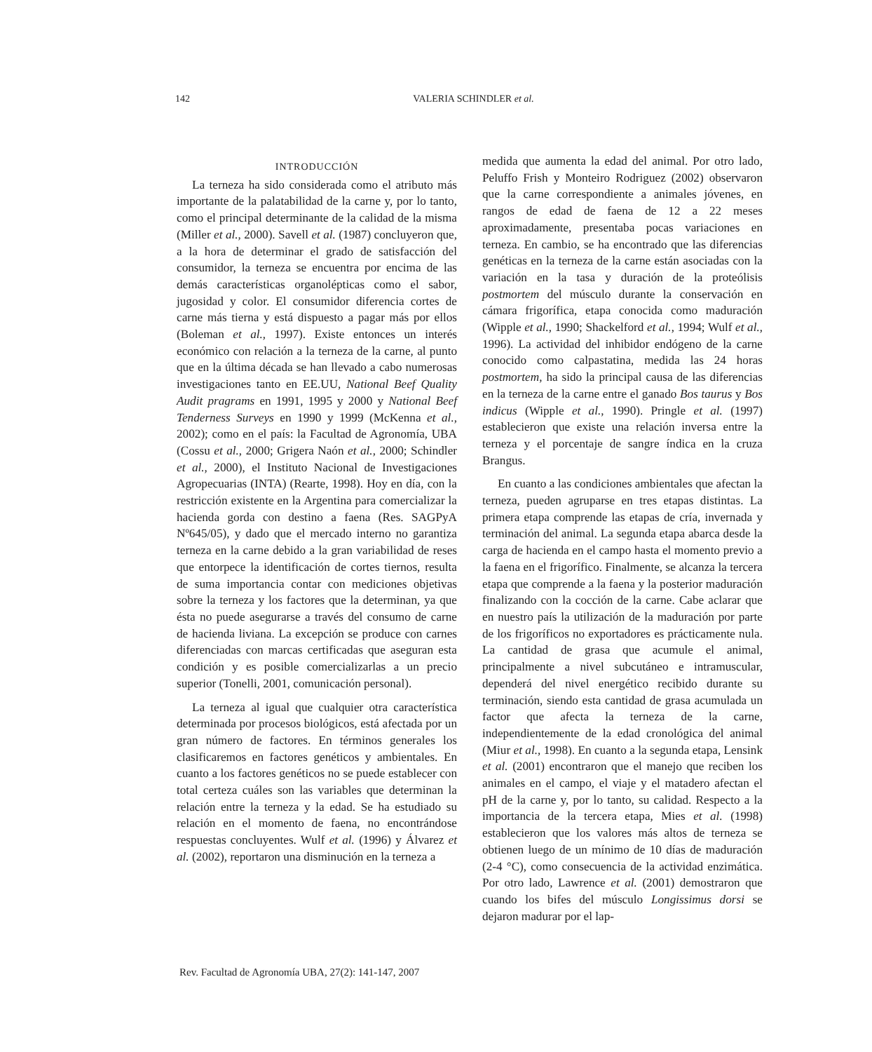142 VALERIA SCHINDLER et al.
INTRODUCCIÓN
La terneza ha sido considerada como el atributo más importante de la palatabilidad de la carne y, por lo tanto, como el principal determinante de la calidad de la misma (Miller et al., 2000). Savell et al. (1987) concluyeron que, a la hora de determinar el grado de satisfacción del consumidor, la terneza se encuentra por encima de las demás características organolépticas como el sabor, jugosidad y color. El consumidor diferencia cortes de carne más tierna y está dispuesto a pagar más por ellos (Boleman et al., 1997). Existe entonces un interés económico con relación a la terneza de la carne, al punto que en la última década se han llevado a cabo numerosas investigaciones tanto en EE.UU, National Beef Quality Audit pragrams en 1991, 1995 y 2000 y National Beef Tenderness Surveys en 1990 y 1999 (McKenna et al., 2002); como en el país: la Facultad de Agronomía, UBA (Cossu et al., 2000; Grigera Naón et al., 2000; Schindler et al., 2000), el Instituto Nacional de Investigaciones Agropecuarias (INTA) (Rearte, 1998). Hoy en día, con la restricción existente en la Argentina para comercializar la hacienda gorda con destino a faena (Res. SAGPyA Nº645/05), y dado que el mercado interno no garantiza terneza en la carne debido a la gran variabilidad de reses que entorpece la identificación de cortes tiernos, resulta de suma importancia contar con mediciones objetivas sobre la terneza y los factores que la determinan, ya que ésta no puede asegurarse a través del consumo de carne de hacienda liviana. La excepción se produce con carnes diferenciadas con marcas certificadas que aseguran esta condición y es posible comercializarlas a un precio superior (Tonelli, 2001, comunicación personal).
La terneza al igual que cualquier otra característica determinada por procesos biológicos, está afectada por un gran número de factores. En términos generales los clasificaremos en factores genéticos y ambientales. En cuanto a los factores genéticos no se puede establecer con total certeza cuáles son las variables que determinan la relación entre la terneza y la edad. Se ha estudiado su relación en el momento de faena, no encontrándose respuestas concluyentes. Wulf et al. (1996) y Álvarez et al. (2002), reportaron una disminución en la terneza a
medida que aumenta la edad del animal. Por otro lado, Peluffo Frish y Monteiro Rodriguez (2002) observaron que la carne correspondiente a animales jóvenes, en rangos de edad de faena de 12 a 22 meses aproximadamente, presentaba pocas variaciones en terneza. En cambio, se ha encontrado que las diferencias genéticas en la terneza de la carne están asociadas con la variación en la tasa y duración de la proteólisis postmortem del músculo durante la conservación en cámara frigorífica, etapa conocida como maduración (Wipple et al., 1990; Shackelford et al., 1994; Wulf et al., 1996). La actividad del inhibidor endógeno de la carne conocido como calpastatina, medida las 24 horas postmortem, ha sido la principal causa de las diferencias en la terneza de la carne entre el ganado Bos taurus y Bos indicus (Wipple et al., 1990). Pringle et al. (1997) establecieron que existe una relación inversa entre la terneza y el porcentaje de sangre índica en la cruza Brangus.
En cuanto a las condiciones ambientales que afectan la terneza, pueden agruparse en tres etapas distintas. La primera etapa comprende las etapas de cría, invernada y terminación del animal. La segunda etapa abarca desde la carga de hacienda en el campo hasta el momento previo a la faena en el frigorífico. Finalmente, se alcanza la tercera etapa que comprende a la faena y la posterior maduración finalizando con la cocción de la carne. Cabe aclarar que en nuestro país la utilización de la maduración por parte de los frigoríficos no exportadores es prácticamente nula. La cantidad de grasa que acumule el animal, principalmente a nivel subcutáneo e intramuscular, dependerá del nivel energético recibido durante su terminación, siendo esta cantidad de grasa acumulada un factor que afecta la terneza de la carne, independientemente de la edad cronológica del animal (Miur et al., 1998). En cuanto a la segunda etapa, Lensink et al. (2001) encontraron que el manejo que reciben los animales en el campo, el viaje y el matadero afectan el pH de la carne y, por lo tanto, su calidad. Respecto a la importancia de la tercera etapa, Mies et al. (1998) establecieron que los valores más altos de terneza se obtienen luego de un mínimo de 10 días de maduración (2-4 °C), como consecuencia de la actividad enzimática. Por otro lado, Lawrence et al. (2001) demostraron que cuando los bifes del músculo Longissimus dorsi se dejaron madurar por el lap-
Rev. Facultad de Agronomía UBA, 27(2): 141-147, 2007